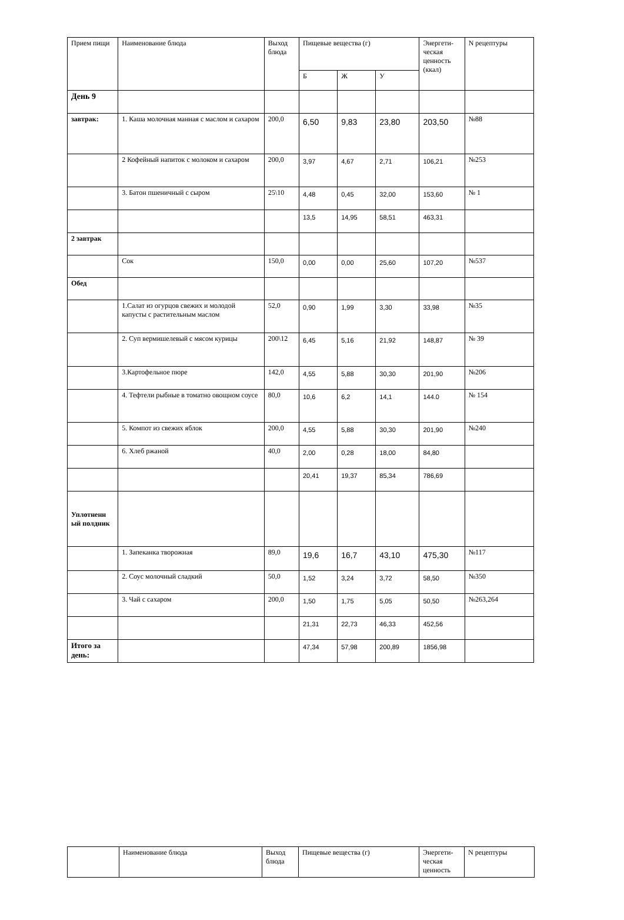| Прием пищи | Наименование блюда | Выход блюда | Пищевые вещества (г) | | | Энергети-ческая ценность (ккал) | N рецептуры |
| --- | --- | --- | --- | --- | --- | --- | --- |
| | | | Б | Ж | У | | |
| День 9 | | | | | | | |
| завтрак: | 1. Каша молочная манная с маслом и сахаром | 200,0 | 6,50 | 9,83 | 23,80 | 203,50 | №88 |
| | 2 Кофейный напиток с молоком и сахаром | 200,0 | 3,97 | 4,67 | 2,71 | 106,21 | №253 |
| | 3. Батон пшеничный с сыром | 25\10 | 4,48 | 0,45 | 32,00 | 153,60 | № 1 |
| | | | 13,5 | 14,95 | 58,51 | 463,31 | |
| 2 завтрак | | | | | | | |
| | Сок | 150,0 | 0,00 | 0,00 | 25,60 | 107,20 | №537 |
| Обед | | | | | | | |
| | 1.Салат из огурцов свежих и молодой капусты с растительным маслом | 52,0 | 0,90 | 1,99 | 3,30 | 33,98 | №35 |
| | 2. Суп вермишелевый с мясом курицы | 200\12 | 6,45 | 5,16 | 21,92 | 148,87 | № 39 |
| | 3.Картофельное пюре | 142,0 | 4,55 | 5,88 | 30,30 | 201,90 | №206 |
| | 4. Тефтели рыбные в томатно овощном соусе | 80,0 | 10,6 | 6,2 | 14,1 | 144.0 | № 154 |
| | 5. Компот из свежих яблок | 200,0 | 4,55 | 5,88 | 30,30 | 201,90 | №240 |
| | 6. Хлеб ржаной | 40,0 | 2,00 | 0,28 | 18,00 | 84,80 | |
| | | | 20,41 | 19,37 | 85,34 | 786,69 | |
| Уплотненн ый полдник | | | | | | | |
| | 1. Запеканка творожная | 89,0 | 19,6 | 16,7 | 43,10 | 475,30 | №117 |
| | 2. Соус молочный сладкий | 50,0 | 1,52 | 3,24 | 3,72 | 58,50 | №350 |
| | 3. Чай с сахаром | 200,0 | 1,50 | 1,75 | 5,05 | 50,50 | №263,264 |
| | | | 21,31 | 22,73 | 46,33 | 452,56 | |
| Итого за день: | | | 47,34 | 57,98 | 200,89 | 1856,98 | |
| | Наименование блюда | Выход блюда | Пищевые вещества (г) | Энергети-ческая ценность | N рецептуры |